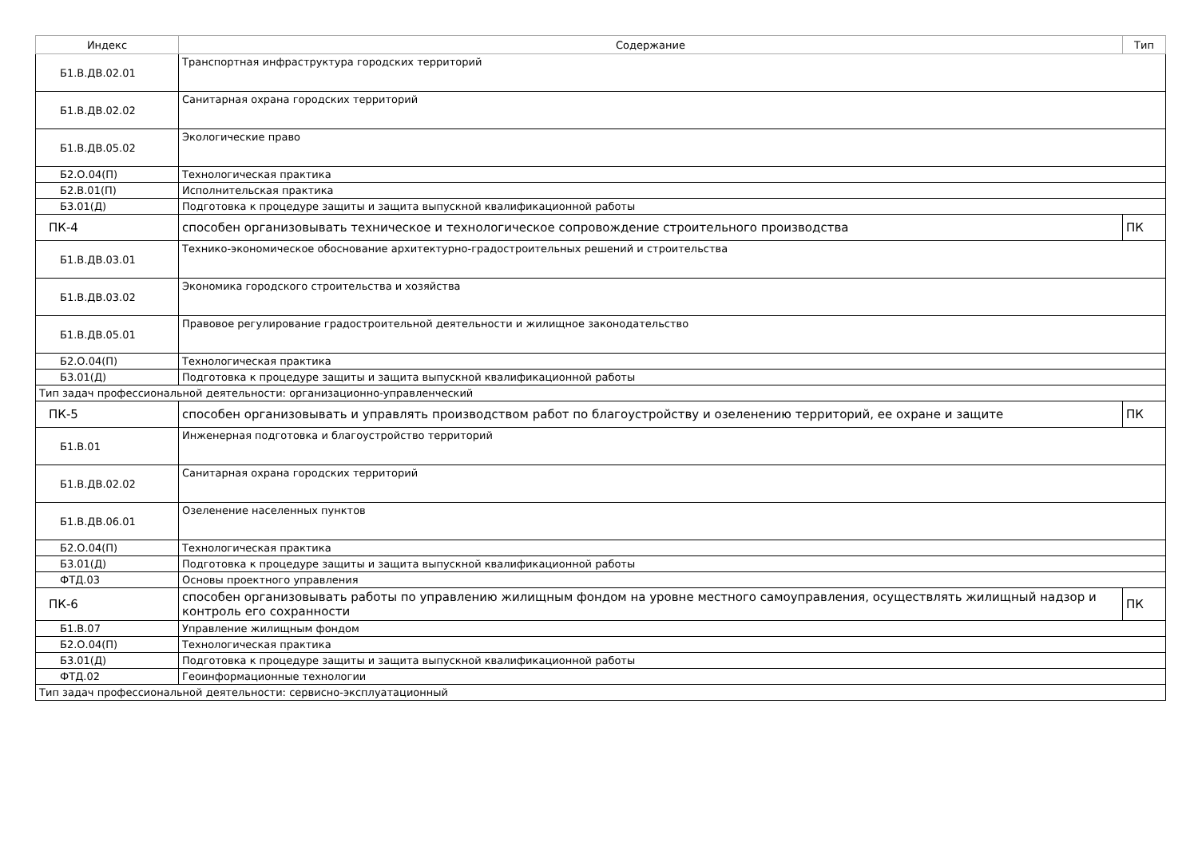| Индекс | Содержание | Тип |
| --- | --- | --- |
| Б1.В.ДВ.02.01 | Транспортная инфраструктура городских территорий | |
| Б1.В.ДВ.02.02 | Санитарная охрана городских территорий | |
| Б1.В.ДВ.05.02 | Экологические право | |
| Б2.О.04(П) | Технологическая практика | |
| Б2.В.01(П) | Исполнительская практика | |
| Б3.01(Д) | Подготовка к процедуре защиты и защита выпускной квалификационной работы | |
| ПК-4 | способен организовывать техническое и технологическое сопровождение строительного производства | ПК |
| Б1.В.ДВ.03.01 | Технико-экономическое обоснование архитектурно-градостроительных решений и строительства | |
| Б1.В.ДВ.03.02 | Экономика городского строительства и хозяйства | |
| Б1.В.ДВ.05.01 | Правовое регулирование градостроительной деятельности и жилищное законодательство | |
| Б2.О.04(П) | Технологическая практика | |
| Б3.01(Д) | Подготовка к процедуре защиты и защита выпускной квалификационной работы | |
| Тип задач профессиональной деятельности: организационно-управленческий | | |
| ПК-5 | способен организовывать и управлять производством работ по благоустройству и озеленению территорий, ее охране и защите | ПК |
| Б1.В.01 | Инженерная подготовка и благоустройство территорий | |
| Б1.В.ДВ.02.02 | Санитарная охрана городских территорий | |
| Б1.В.ДВ.06.01 | Озеленение населенных пунктов | |
| Б2.О.04(П) | Технологическая практика | |
| Б3.01(Д) | Подготовка к процедуре защиты и защита выпускной квалификационной работы | |
| ФТД.03 | Основы проектного управления | |
| ПК-6 | способен организовывать работы по управлению жилищным фондом на уровне местного самоуправления, осуществлять жилищный надзор и контроль его сохранности | ПК |
| Б1.В.07 | Управление жилищным фондом | |
| Б2.О.04(П) | Технологическая практика | |
| Б3.01(Д) | Подготовка к процедуре защиты и защита выпускной квалификационной работы | |
| ФТД.02 | Геоинформационные технологии | |
| Тип задач профессиональной деятельности: сервисно-эксплуатационный | | |